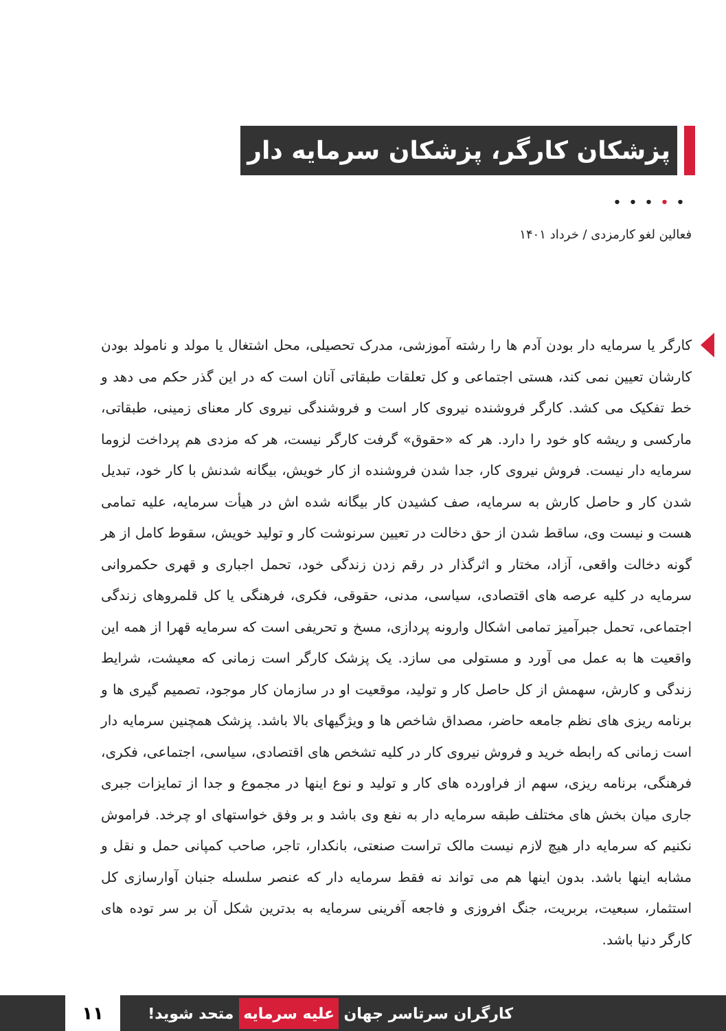پزشکان کارگر، پزشکان سرمایه دار
•••••
فعالین لغو کارمزدی / خرداد ۱۴۰۱
کارگر یا سرمایه دار بودن آدم ها را رشته آموزشی، مدرک تحصیلی، محل اشتغال یا مولد و نامولد بودن کارشان تعیین نمی کند، هستی اجتماعی و کل تعلقات طبقاتی آنان است که در این گذر حکم می دهد و خط تفکیک می کشد. کارگر فروشنده نیروی کار است و فروشندگی نیروی کار معنای زمینی، طبقاتی، مارکسی و ریشه کاو خود را دارد. هر که «حقوق» گرفت کارگر نیست، هر که مزدی هم پرداخت لزوما سرمایه دار نیست. فروش نیروی کار، جدا شدن فروشنده از کار خویش، بیگانه شدنش با کار خود، تبدیل شدن کار و حاصل کارش به سرمایه، صف کشیدن کار بیگانه شده اش در هیأت سرمایه، علیه تمامی هست و نیست وی، ساقط شدن از حق دخالت در تعیین سرنوشت کار و تولید خویش، سقوط کامل از هر گونه دخالت واقعی، آزاد، مختار و اثرگذار در رقم زدن زندگی خود، تحمل اجباری و قهری حکمروانی سرمایه در کلیه عرصه های اقتصادی، سیاسی، مدنی، حقوقی، فکری، فرهنگی یا کل قلمروهای زندگی اجتماعی، تحمل جبرآمیز تمامی اشکال وارونه پردازی، مسخ و تحریفی است که سرمایه قهرا از همه این واقعیت ها به عمل می آورد و مستولی می سازد. یک پزشک کارگر است زمانی که معیشت، شرایط زندگی و کارش، سهمش از کل حاصل کار و تولید، موقعیت او در سازمان کار موجود، تصمیم گیری ها و برنامه ریزی های نظم جامعه حاضر، مصداق شاخص ها و ویژگیهای بالا باشد. پزشک همچنین سرمایه دار است زمانی که رابطه خرید و فروش نیروی کار در کلیه تشخص های اقتصادی، سیاسی، اجتماعی، فکری، فرهنگی، برنامه ریزی، سهم از فراورده های کار و تولید و نوع اینها در مجموع و جدا از تمایزات جبری جاری میان بخش های مختلف طبقه سرمایه دار به نفع وی باشد و بر وفق خواستهای او چرخد. فراموش نکنیم که سرمایه دار هیچ لازم نیست مالک تراست صنعتی، بانکدار، تاجر، صاحب کمپانی حمل و نقل و مشابه اینها باشد. بدون اینها هم می تواند نه فقط سرمایه دار که عنصر سلسله جنبان آوارسازی کل استثمار، سبعیت، بربریت، جنگ افروزی و فاجعه آفرینی سرمایه به بدترین شکل آن بر سر توده های کارگر دنیا باشد.
کارگران سرتاسر جهان علیه سرمایه متحد شوید!
۱۱